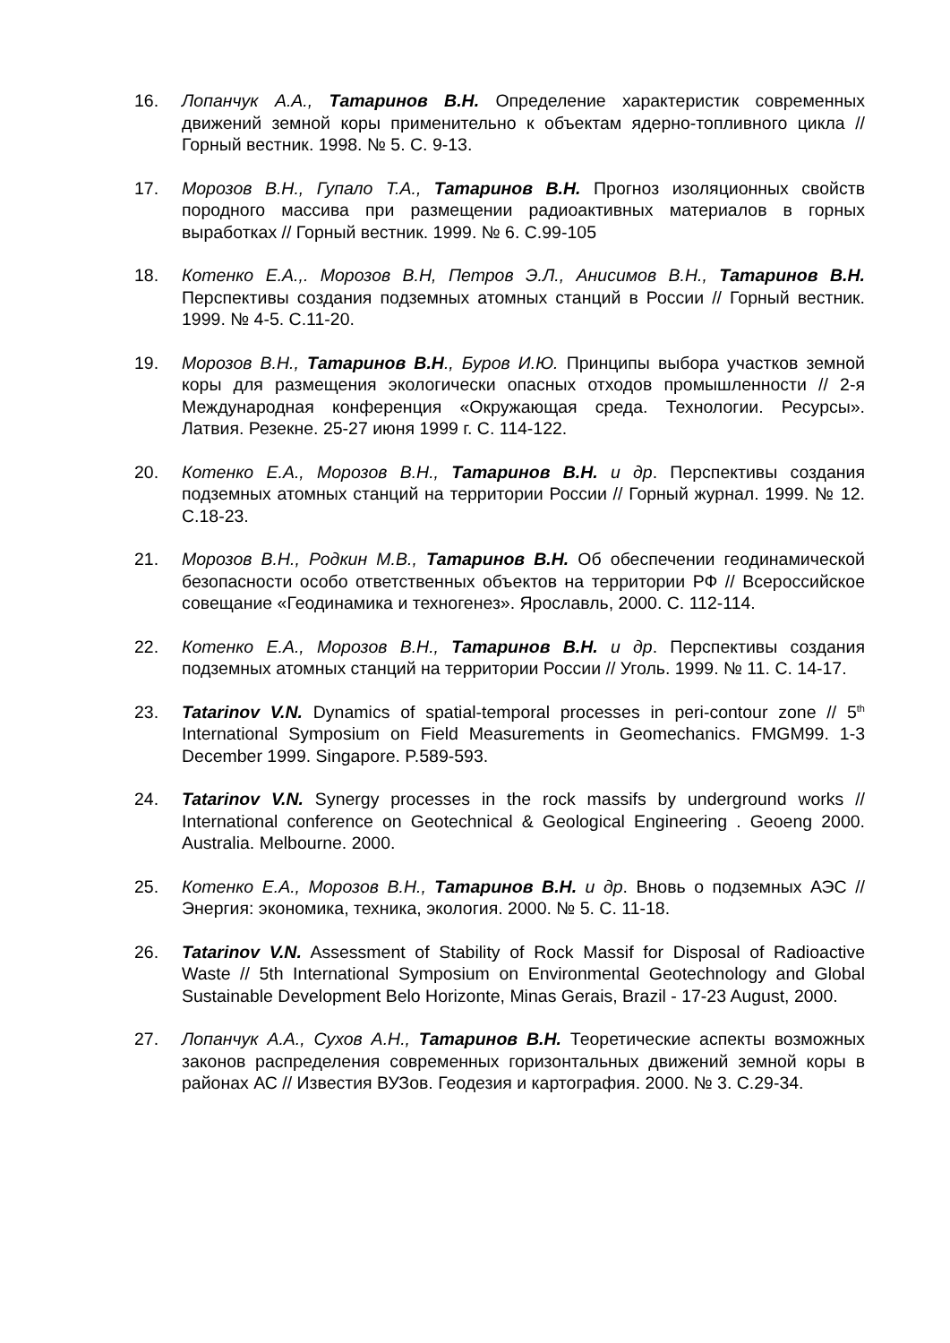16. Лопанчук А.А., Татаринов В.Н. Определение характеристик современных движений земной коры применительно к объектам ядерно-топливного цикла // Горный вестник. 1998. № 5. С. 9-13.
17. Морозов В.Н., Гупало Т.А., Татаринов В.Н. Прогноз изоляционных свойств породного массива при размещении радиоактивных материалов в горных выработках // Горный вестник. 1999. № 6. С.99-105
18. Котенко Е.А.,. Морозов В.Н, Петров Э.Л., Анисимов В.Н., Татаринов В.Н. Перспективы создания подземных атомных станций в России // Горный вестник. 1999. № 4-5. С.11-20.
19. Морозов В.Н., Татаринов В.Н., Буров И.Ю. Принципы выбора участков земной коры для размещения экологически опасных отходов промышленности // 2-я Международная конференция «Окружающая среда. Технологии. Ресурсы». Латвия. Резекне. 25-27 июня 1999 г. С. 114-122.
20. Котенко Е.А., Морозов В.Н., Татаринов В.Н. и др. Перспективы создания подземных атомных станций на территории России // Горный журнал. 1999. № 12. С.18-23.
21. Морозов В.Н., Родкин М.В., Татаринов В.Н. Об обеспечении геодинамической безопасности особо ответственных объектов на территории РФ // Всероссийское совещание «Геодинамика и техногенез». Ярославль, 2000. С. 112-114.
22. Котенко Е.А., Морозов В.Н., Татаринов В.Н. и др. Перспективы создания подземных атомных станций на территории России // Уголь. 1999. № 11. С. 14-17.
23. Tatarinov V.N. Dynamics of spatial-temporal processes in peri-contour zone // 5<sup>th</sup> International Symposium on Field Measurements in Geomechanics. FMGM99. 1-3 December 1999. Singapore. P.589-593.
24. Tatarinov V.N. Synergy processes in the rock massifs by underground works // International conference on Geotechnical & Geological Engineering . Geoeng 2000. Australia. Melbourne. 2000.
25. Котенко Е.А., Морозов В.Н., Татаринов В.Н. и др. Вновь о подземных АЭС // Энергия: экономика, техника, экология. 2000. № 5. С. 11-18.
26. Tatarinov V.N. Assessment of Stability of Rock Massif for Disposal of Radioactive Waste // 5th International Symposium on Environmental Geotechnology and Global Sustainable Development Belo Horizonte, Minas Gerais, Brazil - 17-23 August, 2000.
27. Лопанчук А.А., Сухов А.Н., Татаринов В.Н. Теоретические аспекты возможных законов распределения современных горизонтальных движений земной коры в районах АС // Известия ВУЗов. Геодезия и картография. 2000. № 3. С.29-34.